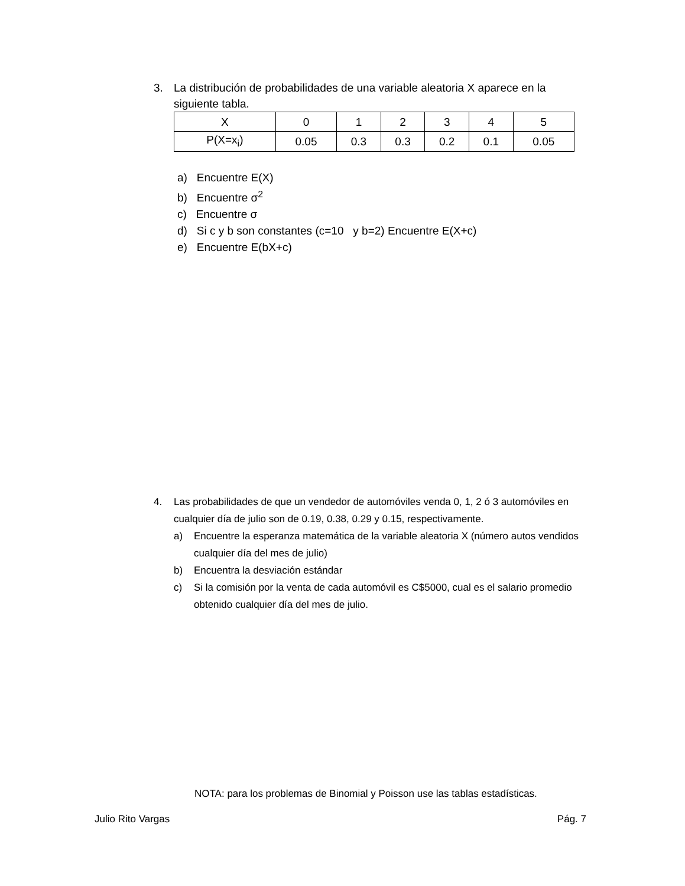3. La distribución de probabilidades de una variable aleatoria X aparece en la
siguiente tabla.
| X | 0 | 1 | 2 | 3 | 4 | 5 |
| P(X=x<sub>i</sub>) | 0.05 | 0.3 | 0.3 | 0.2 | 0.1 | 0.05 |
a) Encuentre E(X)
b) Encuentre σ<sup>2</sup>
c) Encuentre σ
d) Si c y b son constantes (c=10 y b=2) Encuentre E(X+c)
e) Encuentre E(bX+c)
4. Las probabilidades de que un vendedor de automóviles venda 0, 1, 2 ó 3 automóviles en cualquier día de julio son de 0.19, 0.38, 0.29 y 0.15, respectivamente.
a) Encuentre la esperanza matemática de la variable aleatoria X (número autos vendidos cualquier día del mes de julio)
b) Encuentra la desviación estándar
c) Si la comisión por la venta de cada automóvil es C$5000, cual es el salario promedio obtenido cualquier día del mes de julio.
NOTA: para los problemas de Binomial y Poisson use las tablas estadísticas.
Julio Rito Vargas Pág. 7